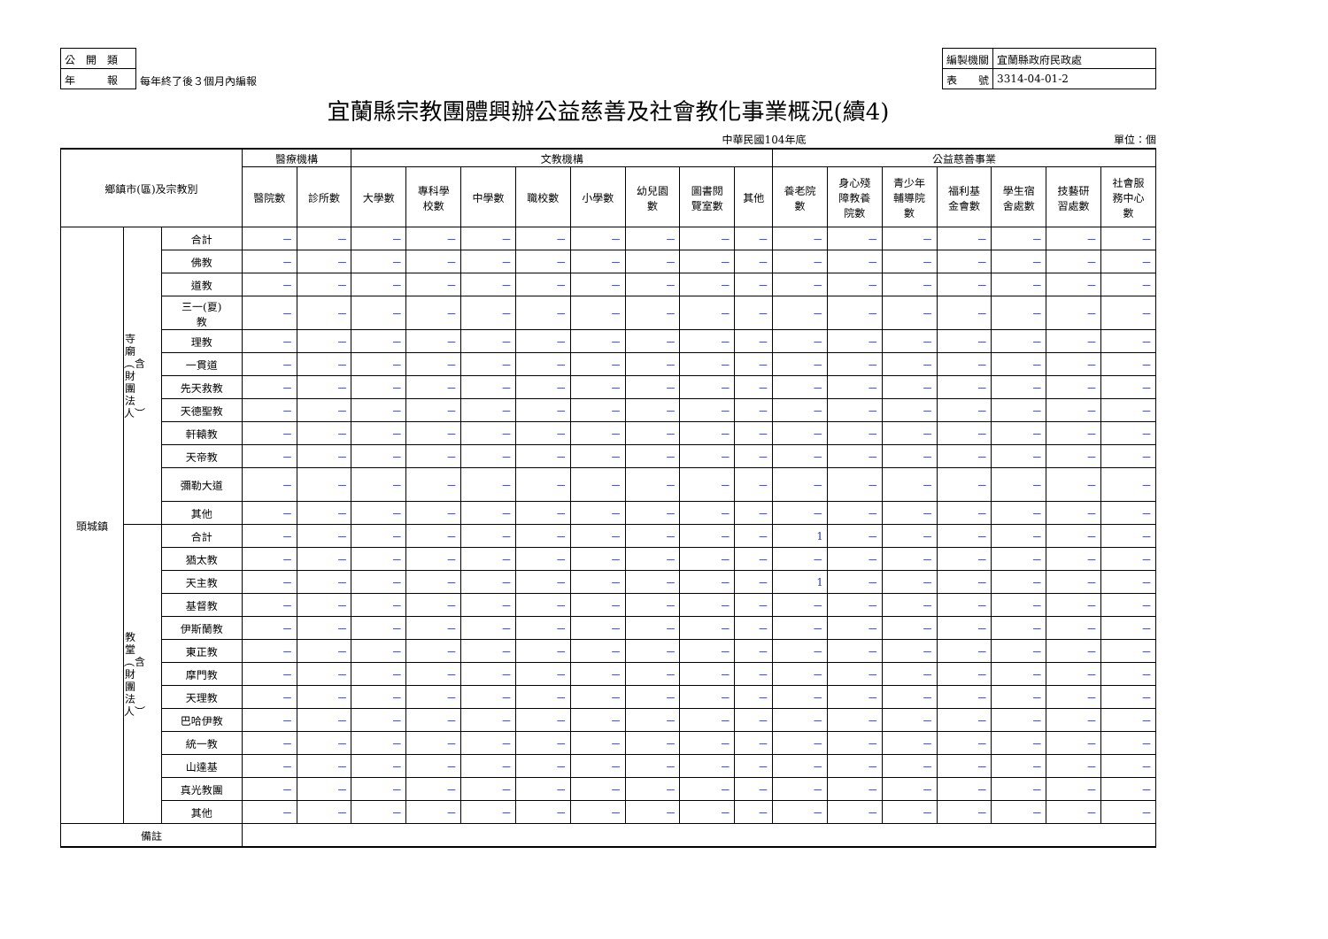| 公 開 類 |
| 年 報 |
每年終了後３個月內編報
| 編製機關 | 宜蘭縣政府民政處 |
| 表 號 | 3314-04-01-2 |
宜蘭縣宗教團體興辦公益慈善及社會教化事業概況(續4)
中華民國104年底 單位：個
| 鄉鎮市(區)及宗教別 | | | 醫療機構 | | 文教機構 | | | | | | | | 公益慈善事業 | | | | | | |
| --- | --- | --- | --- | --- | --- | --- | --- | --- | --- | --- | --- | --- | --- | --- | --- | --- | --- | --- | --- |
| | | | 醫院數 | 診所數 | 大學數 | 專科學 校數 | 中學數 | 職校數 | 小學數 | 幼兒園 數 | 圖書閱 覽室數 | 其他 | 養老院 數 | 身心殘 障教養 院數 | 青少年 輔導院 數 | 福利基 金會數 | 學生宿 舍處數 | 技藝研 習處數 | 社會服 務中心 數 |
| 頭城鎮 | 寺廟︵含財團法人︶ | 合計 | － | － | － | － | － | － | － | － | － | － | － | － | － | － | － | － | － |
| | | 佛教 | － | － | － | － | － | － | － | － | － | － | － | － | － | － | － | － | － |
| | | 道教 | － | － | － | － | － | － | － | － | － | － | － | － | － | － | － | － | － |
| | | 三一(夏) 教 | － | － | － | － | － | － | － | － | － | － | － | － | － | － | － | － | － |
| | | 理教 | － | － | － | － | － | － | － | － | － | － | － | － | － | － | － | － | － |
| | | 一貫道 | － | － | － | － | － | － | － | － | － | － | － | － | － | － | － | － | － |
| | | 先天救教 | － | － | － | － | － | － | － | － | － | － | － | － | － | － | － | － | － |
| | | 天德聖教 | － | － | － | － | － | － | － | － | － | － | － | － | － | － | － | － | － |
| | | 軒轅教 | － | － | － | － | － | － | － | － | － | － | － | － | － | － | － | － | － |
| | | 天帝教 | － | － | － | － | － | － | － | － | － | － | － | － | － | － | － | － | － |
| | | 彌勒大道 | － | － | － | － | － | － | － | － | － | － | － | － | － | － | － | － | － |
| | | 其他 | － | － | － | － | － | － | － | － | － | － | － | － | － | － | － | － | － |
| | 教堂︵含財團法人︶ | 合計 | － | － | － | － | － | － | － | － | － | － | 1 | － | － | － | － | － | － |
| | | 猶太教 | － | － | － | － | － | － | － | － | － | － | － | － | － | － | － | － | － |
| | | 天主教 | － | － | － | － | － | － | － | － | － | － | 1 | － | － | － | － | － | － |
| | | 基督教 | － | － | － | － | － | － | － | － | － | － | － | － | － | － | － | － | － |
| | | 伊斯蘭教 | － | － | － | － | － | － | － | － | － | － | － | － | － | － | － | － | － |
| | | 東正教 | － | － | － | － | － | － | － | － | － | － | － | － | － | － | － | － | － |
| | | 摩門教 | － | － | － | － | － | － | － | － | － | － | － | － | － | － | － | － | － |
| | | 天理教 | － | － | － | － | － | － | － | － | － | － | － | － | － | － | － | － | － |
| | | 巴哈伊教 | － | － | － | － | － | － | － | － | － | － | － | － | － | － | － | － | － |
| | | 統一教 | － | － | － | － | － | － | － | － | － | － | － | － | － | － | － | － | － |
| | | 山達基 | － | － | － | － | － | － | － | － | － | － | － | － | － | － | － | － | － |
| | | 真光教團 | － | － | － | － | － | － | － | － | － | － | － | － | － | － | － | － | － |
| | | 其他 | － | － | － | － | － | － | － | － | － | － | － | － | － | － | － | － | － |
| 備註 | | | | | | | | | | | | | | | | | | | |